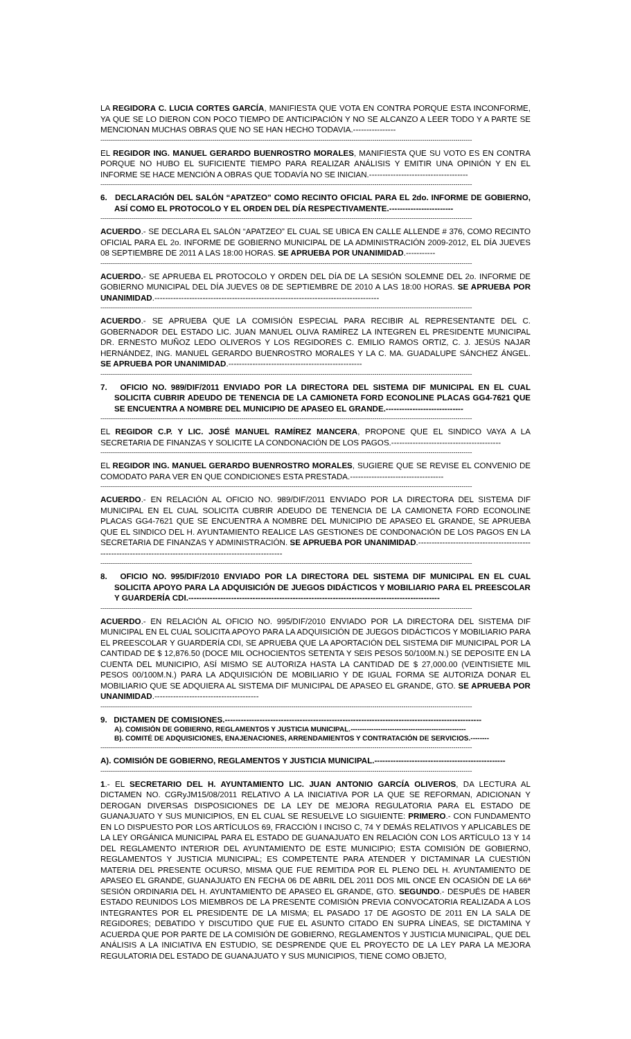LA REGIDORA C. LUCIA CORTES GARCÍA, MANIFIESTA QUE VOTA EN CONTRA PORQUE ESTA INCONFORME, YA QUE SE LO DIERON CON POCO TIEMPO DE ANTICIPACIÓN Y NO SE ALCANZO A LEER TODO Y A PARTE SE MENCIONAN MUCHAS OBRAS QUE NO SE HAN HECHO TODAVIA.----------------
-----------------------------------------------------------------------------------------------------------------------------------------------------------------------------------
EL REGIDOR ING. MANUEL GERARDO BUENROSTRO MORALES, MANIFIESTA QUE SU VOTO ES EN CONTRA PORQUE NO HUBO EL SUFICIENTE TIEMPO PARA REALIZAR ANÁLISIS Y EMITIR UNA OPINIÓN Y EN EL INFORME SE HACE MENCIÓN A OBRAS QUE TODAVÍA NO SE INICIAN.-------------------------------------
-----------------------------------------------------------------------------------------------------------------------------------------------------------------------------------
6. DECLARACIÓN DEL SALÓN “APATZEO” COMO RECINTO OFICIAL PARA EL 2do. INFORME DE GOBIERNO, ASÍ COMO EL PROTOCOLO Y EL ORDEN DEL DÍA RESPECTIVAMENTE.------------------------
-----------------------------------------------------------------------------------------------------------------------------------------------------------------------------------
ACUERDO.- SE DECLARA EL SALÓN “APATZEO” EL CUAL SE UBICA EN CALLE ALLENDE # 376, COMO RECINTO OFICIAL PARA EL 2o. INFORME DE GOBIERNO MUNICIPAL DE LA ADMINISTRACIÓN 2009-2012, EL DÍA JUEVES 08 SEPTIEMBRE DE 2011 A LAS 18:00 HORAS. SE APRUEBA POR UNANIMIDAD.-----------
-----------------------------------------------------------------------------------------------------------------------------------------------------------------------------------
ACUERDO.- SE APRUEBA EL PROTOCOLO Y ORDEN DEL DÍA DE LA SESIÓN SOLEMNE DEL 2o. INFORME DE GOBIERNO MUNICIPAL DEL DÍA JUEVES 08 DE SEPTIEMBRE DE 2010 A LAS 18:00 HORAS. SE APRUEBA POR UNANIMIDAD.------------------------------------------------------------------------------------
-----------------------------------------------------------------------------------------------------------------------------------------------------------------------------------
ACUERDO.- SE APRUEBA QUE LA COMISIÓN ESPECIAL PARA RECIBIR AL REPRESENTANTE DEL C. GOBERNADOR DEL ESTADO LIC. JUAN MANUEL OLIVA RAMÍREZ LA INTEGREN EL PRESIDENTE MUNICIPAL DR. ERNESTO MUÑOZ LEDO OLIVEROS Y LOS REGIDORES C. EMILIO RAMOS ORTIZ, C. J. JESÚS NAJAR HERNÁNDEZ, ING. MANUEL GERARDO BUENROSTRO MORALES Y LA C. MA. GUADALUPE SÁNCHEZ ÁNGEL. SE APRUEBA POR UNANIMIDAD.--------------------------------------------------
-----------------------------------------------------------------------------------------------------------------------------------------------------------------------------------
7. OFICIO NO. 989/DIF/2011 ENVIADO POR LA DIRECTORA DEL SISTEMA DIF MUNICIPAL EN EL CUAL SOLICITA CUBRIR ADEUDO DE TENENCIA DE LA CAMIONETA FORD ECONOLINE PLACAS GG4-7621 QUE SE ENCUENTRA A NOMBRE DEL MUNICIPIO DE APASEO EL GRANDE.-----------------------------
-----------------------------------------------------------------------------------------------------------------------------------------------------------------------------------
EL REGIDOR C.P. Y LIC. JOSÉ MANUEL RAMÍREZ MANCERA, PROPONE QUE EL SINDICO VAYA A LA SECRETARIA DE FINANZAS Y SOLICITE LA CONDONACIÓN DE LOS PAGOS.-----------------------------------------
-----------------------------------------------------------------------------------------------------------------------------------------------------------------------------------
EL REGIDOR ING. MANUEL GERARDO BUENROSTRO MORALES, SUGIERE QUE SE REVISE EL CONVENIO DE COMODATO PARA VER EN QUE CONDICIONES ESTA PRESTADA.-----------------------------------
-----------------------------------------------------------------------------------------------------------------------------------------------------------------------------------
ACUERDO.- EN RELACIÓN AL OFICIO NO. 989/DIF/2011 ENVIADO POR LA DIRECTORA DEL SISTEMA DIF MUNICIPAL EN EL CUAL SOLICITA CUBRIR ADEUDO DE TENENCIA DE LA CAMIONETA FORD ECONOLINE PLACAS GG4-7621 QUE SE ENCUENTRA A NOMBRE DEL MUNICIPIO DE APASEO EL GRANDE, SE APRUEBA QUE EL SINDICO DEL H. AYUNTAMIENTO REALICE LAS GESTIONES DE CONDONACIÓN DE LOS PAGOS EN LA SECRETARIA DE FINANZAS Y ADMINISTRACIÓN. SE APRUEBA POR UNANIMIDAD.--------------------------------------------------------------------------------------------------------------
-----------------------------------------------------------------------------------------------------------------------------------------------------------------------------------
8. OFICIO NO. 995/DIF/2010 ENVIADO POR LA DIRECTORA DEL SISTEMA DIF MUNICIPAL EN EL CUAL SOLICITA APOYO PARA LA ADQUISICIÓN DE JUEGOS DIDÁCTICOS Y MOBILIARIO PARA EL PREESCOLAR Y GUARDERÍA CDI.----------------------------------------------------------------------------------------------
-----------------------------------------------------------------------------------------------------------------------------------------------------------------------------------
ACUERDO.- EN RELACIÓN AL OFICIO NO. 995/DIF/2010 ENVIADO POR LA DIRECTORA DEL SISTEMA DIF MUNICIPAL EN EL CUAL SOLICITA APOYO PARA LA ADQUISICIÓN DE JUEGOS DIDÁCTICOS Y MOBILIARIO PARA EL PREESCOLAR Y GUARDERÍA CDI, SE APRUEBA QUE LA APORTACIÓN DEL SISTEMA DIF MUNICIPAL POR LA CANTIDAD DE $ 12,876.50 (DOCE MIL OCHOCIENTOS SETENTA Y SEIS PESOS 50/100M.N.) SE DEPOSITE EN LA CUENTA DEL MUNICIPIO, ASÍ MISMO SE AUTORIZA HASTA LA CANTIDAD DE $ 27,000.00 (VEINTISIETE MIL PESOS 00/100M.N.) PARA LA ADQUISICIÓN DE MOBILIARIO Y DE IGUAL FORMA SE AUTORIZA DONAR EL MOBILIARIO QUE SE ADQUIERA AL SISTEMA DIF MUNICIPAL DE APASEO EL GRANDE, GTO. SE APRUEBA POR UNANIMIDAD.---------------------------------------
-----------------------------------------------------------------------------------------------------------------------------------------------------------------------------------
9. DICTAMEN DE COMISIONES.------------------------------------------------------------------------------------------------
A). COMISIÓN DE GOBIERNO, REGLAMENTOS Y JUSTICIA MUNICIPAL.--------------------------------------------------
B). COMITÉ DE ADQUISICIONES, ENAJENACIONES, ARRENDAMIENTOS Y CONTRATACIÓN DE SERVICIOS.--------
-----------------------------------------------------------------------------------------------------------------------------------------------------------------------------------
A). COMISIÓN DE GOBIERNO, REGLAMENTOS Y JUSTICIA MUNICIPAL.-------------------------------------------------
-----------------------------------------------------------------------------------------------------------------------------------------------------------------------------------
1.- EL SECRETARIO DEL H. AYUNTAMIENTO LIC. JUAN ANTONIO GARCÍA OLIVEROS, DA LECTURA AL DICTAMEN NO. CGRyJM15/08/2011 RELATIVO A LA INICIATIVA POR LA QUE SE REFORMAN, ADICIONAN Y DEROGAN DIVERSAS DISPOSICIONES DE LA LEY DE MEJORA REGULATORIA PARA EL ESTADO DE GUANAJUATO Y SUS MUNICIPIOS, EN EL CUAL SE RESUELVE LO SIGUIENTE: PRIMERO.- CON FUNDAMENTO EN LO DISPUESTO POR LOS ARTÍCULOS 69, FRACCIÓN I INCISO C, 74 Y DEMÁS RELATIVOS Y APLICABLES DE LA LEY ORGÁNICA MUNICIPAL PARA EL ESTADO DE GUANAJUATO EN RELACIÓN CON LOS ARTÍCULO 13 Y 14 DEL REGLAMENTO INTERIOR DEL AYUNTAMIENTO DE ESTE MUNICIPIO; ESTA COMISIÓN DE GOBIERNO, REGLAMENTOS Y JUSTICIA MUNICIPAL; ES COMPETENTE PARA ATENDER Y DICTAMINAR LA CUESTIÓN MATERIA DEL PRESENTE OCURSO, MISMA QUE FUE REMITIDA POR EL PLENO DEL H. AYUNTAMIENTO DE APASEO EL GRANDE, GUANAJUATO EN FECHA 06 DE ABRIL DEL 2011 DOS MIL ONCE EN OCASIÓN DE LA 66ª SESIÓN ORDINARIA DEL H. AYUNTAMIENTO DE APASEO EL GRANDE, GTO. SEGUNDO.- DESPUÉS DE HABER ESTADO REUNIDOS LOS MIEMBROS DE LA PRESENTE COMISIÓN PREVIA CONVOCATORIA REALIZADA A LOS INTEGRANTES POR EL PRESIDENTE DE LA MISMA; EL PASADO 17 DE AGOSTO DE 2011 EN LA SALA DE REGIDORES; DEBATIDO Y DISCUTIDO QUE FUE EL ASUNTO CITADO EN SUPRA LÍNEAS, SE DICTAMINA Y ACUERDA QUE POR PARTE DE LA COMISIÓN DE GOBIERNO, REGLAMENTOS Y JUSTICIA MUNICIPAL, QUE DEL ANÁLISIS A LA INICIATIVA EN ESTUDIO, SE DESPRENDE QUE EL PROYECTO DE LA LEY PARA LA MEJORA REGULATORIA DEL ESTADO DE GUANAJUATO Y SUS MUNICIPIOS, TIENE COMO OBJETO,